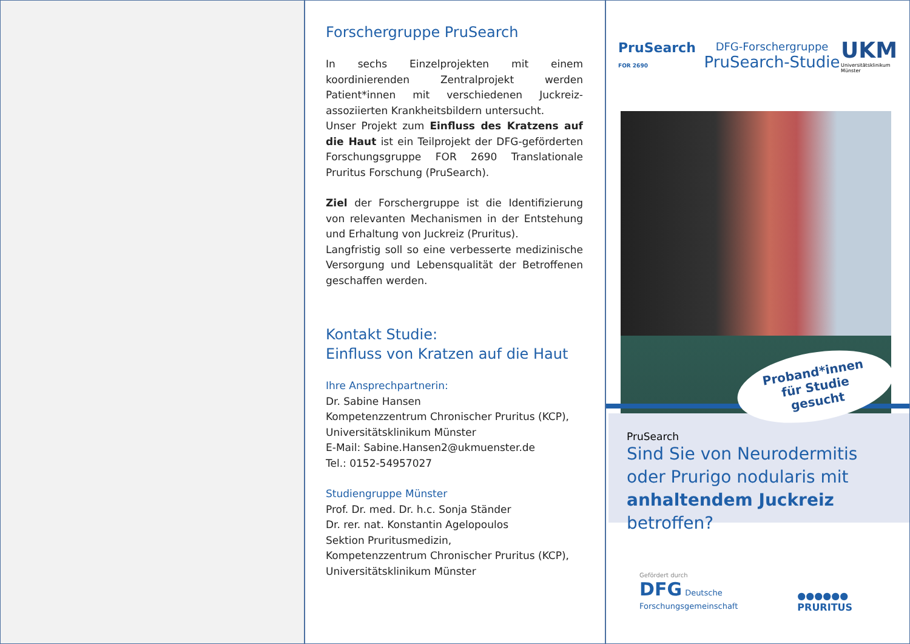Forschergruppe PruSearch
In sechs Einzelprojekten mit einem koordinierenden Zentralprojekt werden Patient*innen mit verschiedenen Juckreiz-assoziierten Krankheitsbildern untersucht.
Unser Projekt zum Einfluss des Kratzens auf die Haut ist ein Teilprojekt der DFG-geförderten Forschungsgruppe FOR 2690 Translationale Pruritus Forschung (PruSearch).
Ziel der Forschergruppe ist die Identifizierung von relevanten Mechanismen in der Entstehung und Erhaltung von Juckreiz (Pruritus).
Langfristig soll so eine verbesserte medizinische Versorgung und Lebensqualität der Betroffenen geschaffen werden.
Kontakt Studie:
Einfluss von Kratzen auf die Haut
Ihre Ansprechpartnerin:
Dr. Sabine Hansen
Kompetenzzentrum Chronischer Pruritus (KCP), Universitätsklinikum Münster
E-Mail: Sabine.Hansen2@ukmuenster.de
Tel.: 0152-54957027
Studiengruppe Münster
Prof. Dr. med. Dr. h.c. Sonja Ständer
Dr. rer. nat. Konstantin Agelopoulos
Sektion Pruritusmedizin,
Kompetenzzentrum Chronischer Pruritus (KCP), Universitätsklinikum Münster
PruSearch
FOR 2690
DFG-Forschergruppe
PruSearch-Studie
UKM
Universitätsklinikum
Münster
PruSearch
Sind Sie von Neurodermitis oder Prurigo nodularis mit anhaltendem Juckreiz betroffen?
Proband*innen
für Studie
gesucht
Gefördert durch
DFG Deutsche Forschungsgemeinschaft
●●●●●● PRURITUS